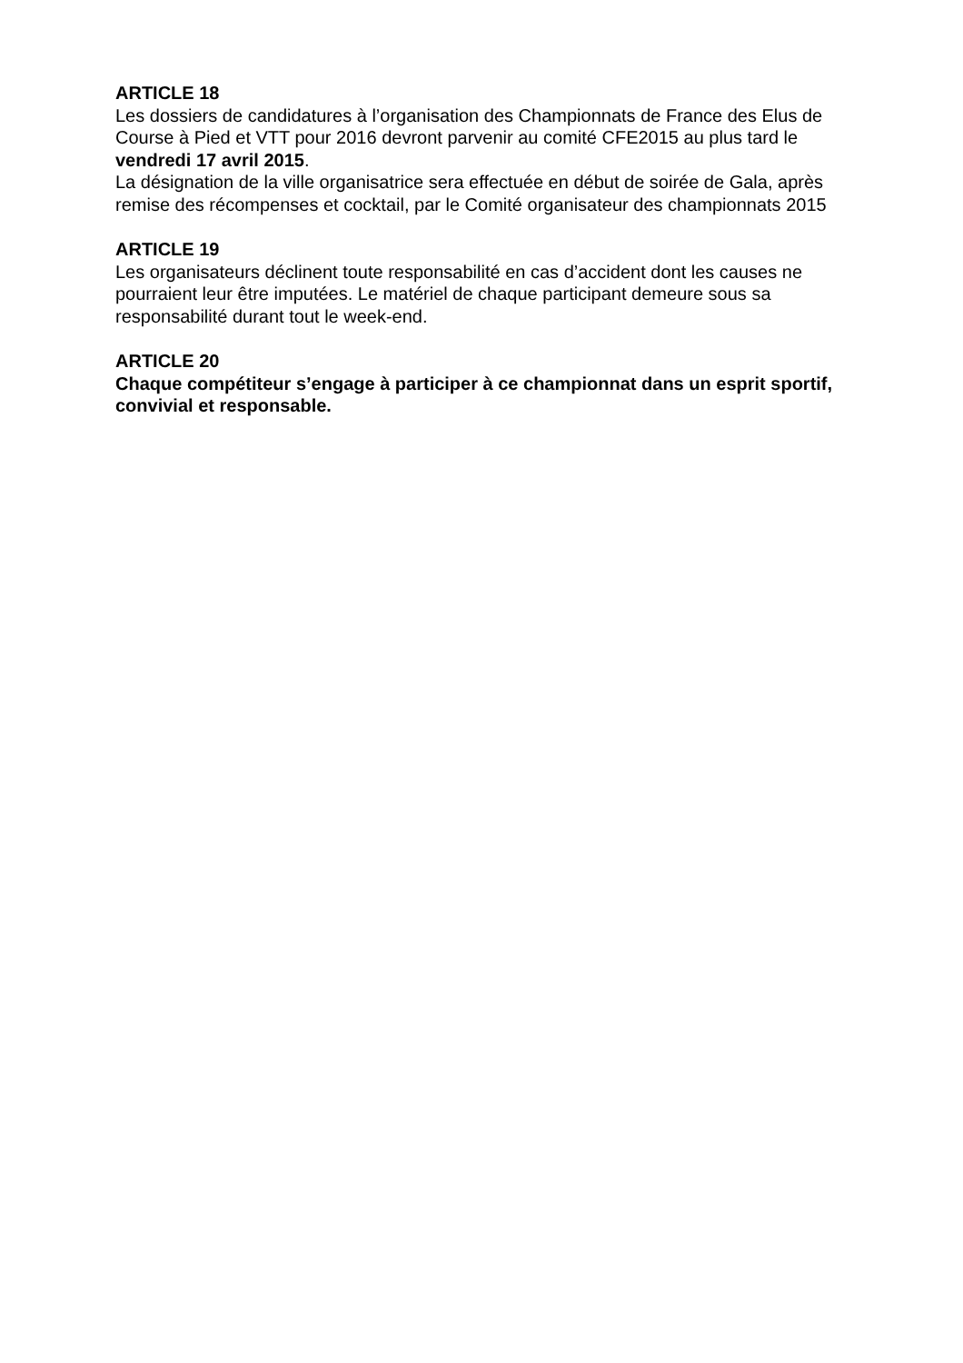ARTICLE 18
Les dossiers de candidatures à l’organisation des Championnats de France des Elus de Course à Pied et VTT pour 2016 devront parvenir au comité CFE2015 au plus tard le vendredi 17 avril 2015.
La désignation de la ville organisatrice sera effectuée en début de soirée de Gala, après remise des récompenses et cocktail, par le Comité organisateur des championnats 2015
ARTICLE 19
Les organisateurs déclinent toute responsabilité en cas d’accident dont les causes ne pourraient leur être imputées. Le matériel de chaque participant demeure sous sa responsabilité durant tout le week-end.
ARTICLE 20
Chaque compétiteur s’engage à participer à ce championnat dans un esprit sportif, convivial et responsable.